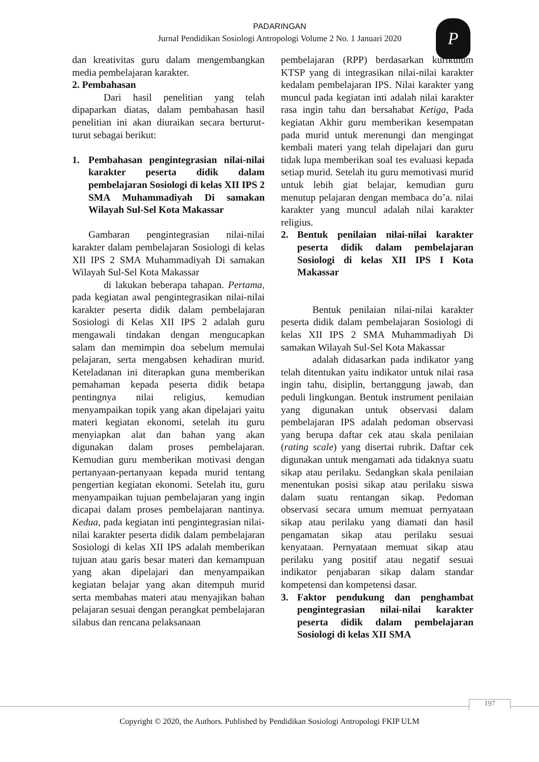PADARINGAN
Jurnal Pendidikan Sosiologi Antropologi Volume 2 No. 1 Januari 2020
P
dan kreativitas guru dalam mengembangkan media pembelajaran karakter.
2. Pembahasan
Dari hasil penelitian yang telah dipaparkan diatas, dalam pembahasan hasil penelitian ini akan diuraikan secara berturut-turut sebagai berikut:
1. Pembahasan pengintegrasian nilai-nilai karakter peserta didik dalam pembelajaran Sosiologi di kelas XII IPS 2 SMA Muhammadiyah Di samakan Wilayah Sul-Sel Kota Makassar
Gambaran pengintegrasian nilai-nilai karakter dalam pembelajaran Sosiologi di kelas XII IPS 2 SMA Muhammadiyah Di samakan Wilayah Sul-Sel Kota Makassar
di lakukan beberapa tahapan. Pertama, pada kegiatan awal pengintegrasikan nilai-nilai karakter peserta didik dalam pembelajaran Sosiologi di Kelas XII IPS 2 adalah guru mengawali tindakan dengan mengucapkan salam dan memimpin doa sebelum memulai pelajaran, serta mengabsen kehadiran murid. Keteladanan ini diterapkan guna memberikan pemahaman kepada peserta didik betapa pentingnya nilai religius, kemudian menyampaikan topik yang akan dipelajari yaitu materi kegiatan ekonomi, setelah itu guru menyiapkan alat dan bahan yang akan digunakan dalam proses pembelajaran. Kemudian guru memberikan motivasi dengan pertanyaan-pertanyaan kepada murid tentang pengertian kegiatan ekonomi. Setelah itu, guru menyampaikan tujuan pembelajaran yang ingin dicapai dalam proses pembelajaran nantinya. Kedua, pada kegiatan inti pengintegrasian nilai-nilai karakter peserta didik dalam pembelajaran Sosiologi di kelas XII IPS adalah memberikan tujuan atau garis besar materi dan kemampuan yang akan dipelajari dan menyampaikan kegiatan belajar yang akan ditempuh murid serta membahas materi atau menyajikan bahan pelajaran sesuai dengan perangkat pembelajaran silabus dan rencana pelaksanaan
pembelajaran (RPP) berdasarkan kurikulum KTSP yang di integrasikan nilai-nilai karakter kedalam pembelajaran IPS. Nilai karakter yang muncul pada kegiatan inti adalah nilai karakter rasa ingin tahu dan bersahabat Ketiga, Pada kegiatan Akhir guru memberikan kesempatan pada murid untuk merenungi dan mengingat kembali materi yang telah dipelajari dan guru tidak lupa memberikan soal tes evaluasi kepada setiap murid. Setelah itu guru memotivasi murid untuk lebih giat belajar, kemudian guru menutup pelajaran dengan membaca do’a. nilai karakter yang muncul adalah nilai karakter religius.
2. Bentuk penilaian nilai-nilai karakter peserta didik dalam pembelajaran Sosiologi di kelas XII IPS I Kota Makassar
Bentuk penilaian nilai-nilai karakter peserta didik dalam pembelajaran Sosiologi di kelas XII IPS 2 SMA Muhammadiyah Di samakan Wilayah Sul-Sel Kota Makassar
adalah didasarkan pada indikator yang telah ditentukan yaitu indikator untuk nilai rasa ingin tahu, disiplin, bertanggung jawab, dan peduli lingkungan. Bentuk instrument penilaian yang digunakan untuk observasi dalam pembelajaran IPS adalah pedoman observasi yang berupa daftar cek atau skala penilaian (rating scale) yang disertai rubrik. Daftar cek digunakan untuk mengamati ada tidaknya suatu sikap atau perilaku. Sedangkan skala penilaian menentukan posisi sikap atau perilaku siswa dalam suatu rentangan sikap. Pedoman observasi secara umum memuat pernyataan sikap atau perilaku yang diamati dan hasil pengamatan sikap atau perilaku sesuai kenyataan. Pernyataan memuat sikap atau perilaku yang positif atau negatif sesuai indikator penjabaran sikap dalam standar kompetensi dan kompetensi dasar.
3. Faktor pendukung dan penghambat pengintegrasian nilai-nilai karakter peserta didik dalam pembelajaran Sosiologi di kelas XII SMA
197
Copyright © 2020, the Authors. Published by Pendidikan Sosiologi Antropologi FKIP ULM